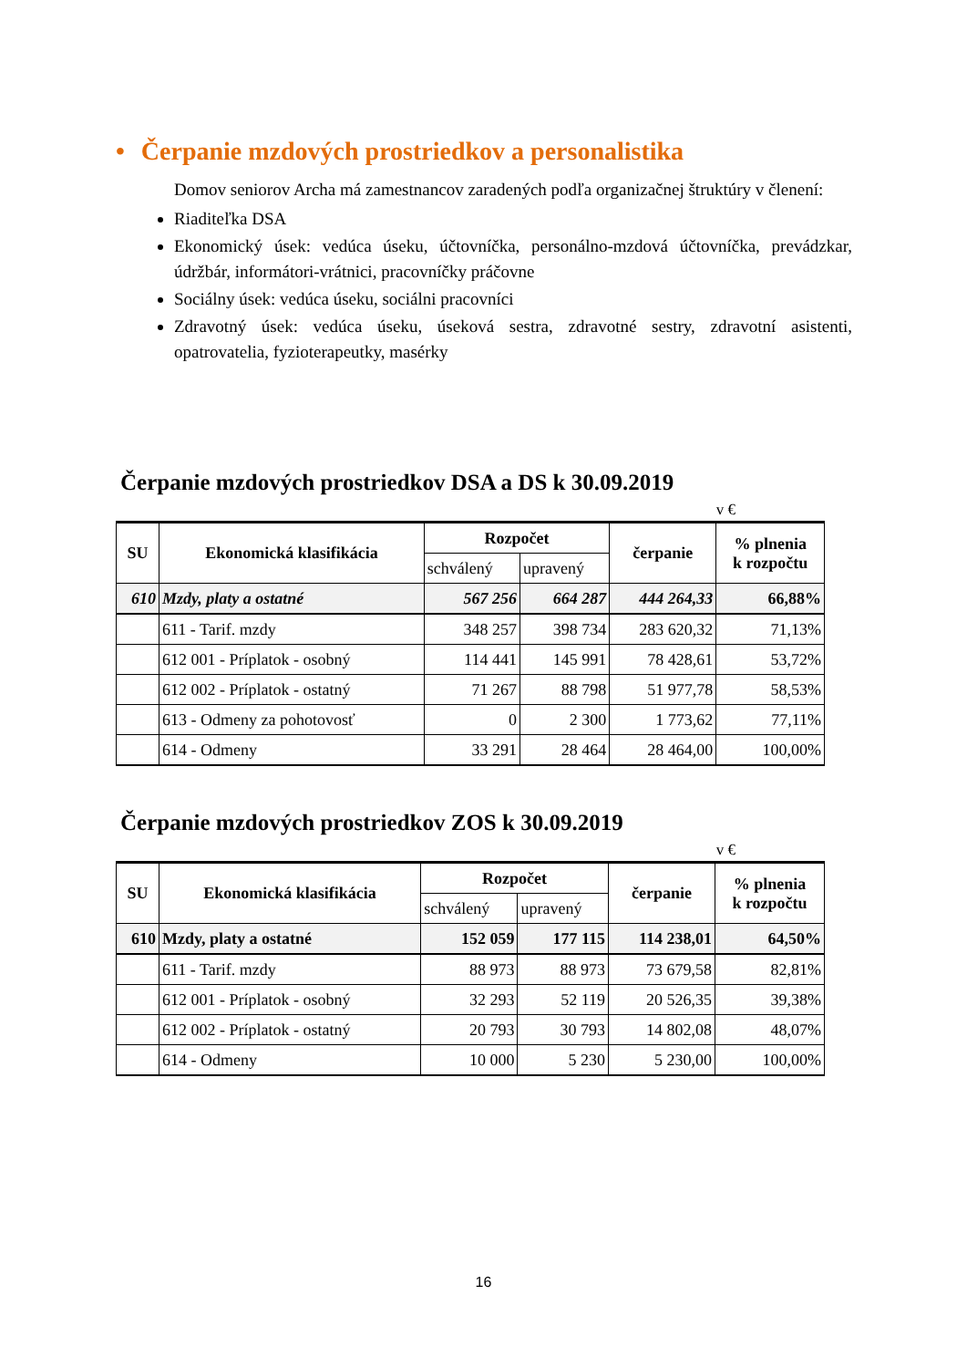• Čerpanie mzdových prostriedkov a personalistika
Domov seniorov Archa má zamestnancov zaradených podľa organizačnej štruktúry v členení:
Riaditeľka DSA
Ekonomický úsek: vedúca úseku, účtovníčka, personálno-mzdová účtovníčka, prevádzkar, údržbár, informátori-vrátnici, pracovníčky práčovne
Sociálny úsek: vedúca úseku, sociálni pracovníci
Zdravotný úsek: vedúca úseku, úseková sestra, zdravotné sestry, zdravotní asistenti, opatrovatelia, fyzioterapeutky, masérky
Čerpanie mzdových prostriedkov DSA a DS k 30.09.2019
v €
| SU | Ekonomická klasifikácia | Rozpočet | | čerpanie | % plnenia k rozpočtu |
| --- | --- | --- | --- | --- | --- |
| | | schválený | upravený | | |
| 610 | Mzdy, platy a ostatné | 567 256 | 664 287 | 444 264,33 | 66,88% |
| | 611 - Tarif. mzdy | 348 257 | 398 734 | 283 620,32 | 71,13% |
| | 612 001 - Príplatok - osobný | 114 441 | 145 991 | 78 428,61 | 53,72% |
| | 612 002 - Príplatok - ostatný | 71 267 | 88 798 | 51 977,78 | 58,53% |
| | 613 - Odmeny za pohotovosť | 0 | 2 300 | 1 773,62 | 77,11% |
| | 614 - Odmeny | 33 291 | 28 464 | 28 464,00 | 100,00% |
Čerpanie mzdových prostriedkov ZOS k 30.09.2019
v €
| SU | Ekonomická klasifikácia | Rozpočet | | čerpanie | % plnenia k rozpočtu |
| --- | --- | --- | --- | --- | --- |
| | | schválený | upravený | | |
| 610 | Mzdy, platy a ostatné | 152 059 | 177 115 | 114 238,01 | 64,50% |
| | 611 - Tarif. mzdy | 88 973 | 88 973 | 73 679,58 | 82,81% |
| | 612 001 - Príplatok - osobný | 32 293 | 52 119 | 20 526,35 | 39,38% |
| | 612 002 - Príplatok - ostatný | 20 793 | 30 793 | 14 802,08 | 48,07% |
| | 614 - Odmeny | 10 000 | 5 230 | 5 230,00 | 100,00% |
16